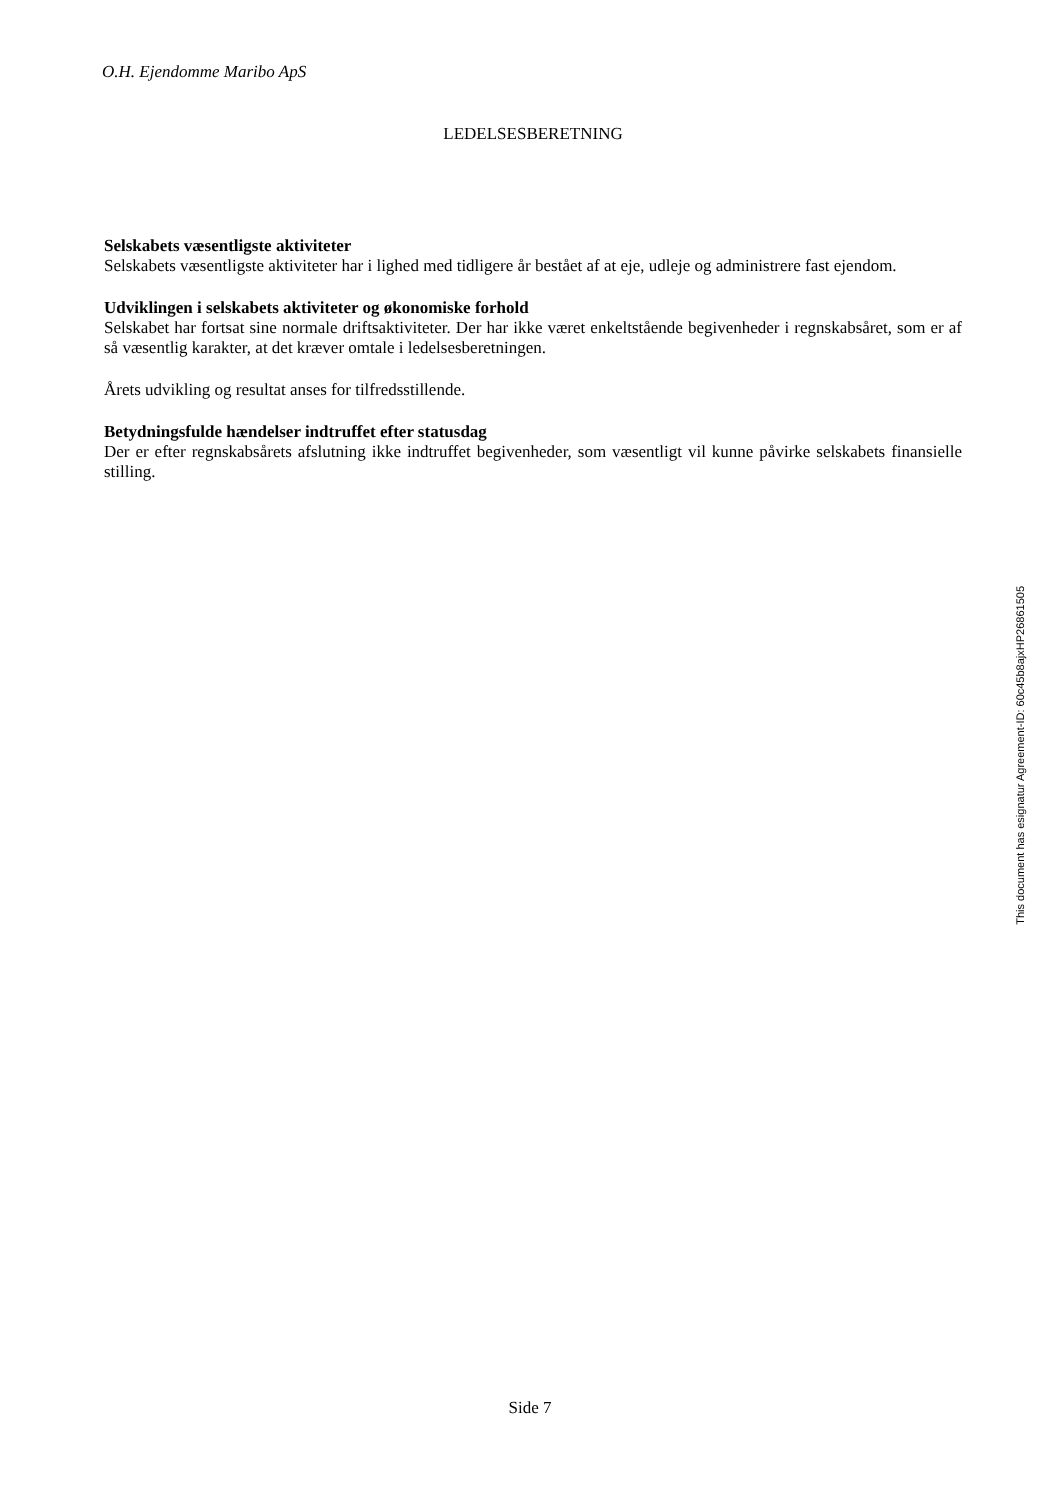O.H. Ejendomme Maribo ApS
LEDELSESBERETNING
Selskabets væsentligste aktiviteter
Selskabets væsentligste aktiviteter har i lighed med tidligere år bestået af at eje, udleje og administrere fast ejendom.
Udviklingen i selskabets aktiviteter og økonomiske forhold
Selskabet har fortsat sine normale driftsaktiviteter. Der har ikke været enkeltstående begivenheder i regnskabsåret, som er af så væsentlig karakter, at det kræver omtale i ledelsesberetningen.
Årets udvikling og resultat anses for tilfredsstillende.
Betydningsfulde hændelser indtruffet efter statusdag
Der er efter regnskabsårets afslutning ikke indtruffet begivenheder, som væsentligt vil kunne påvirke selskabets finansielle stilling.
This document has esignatur Agreement-ID: 60c45b8ajxHP26861505
Side 7